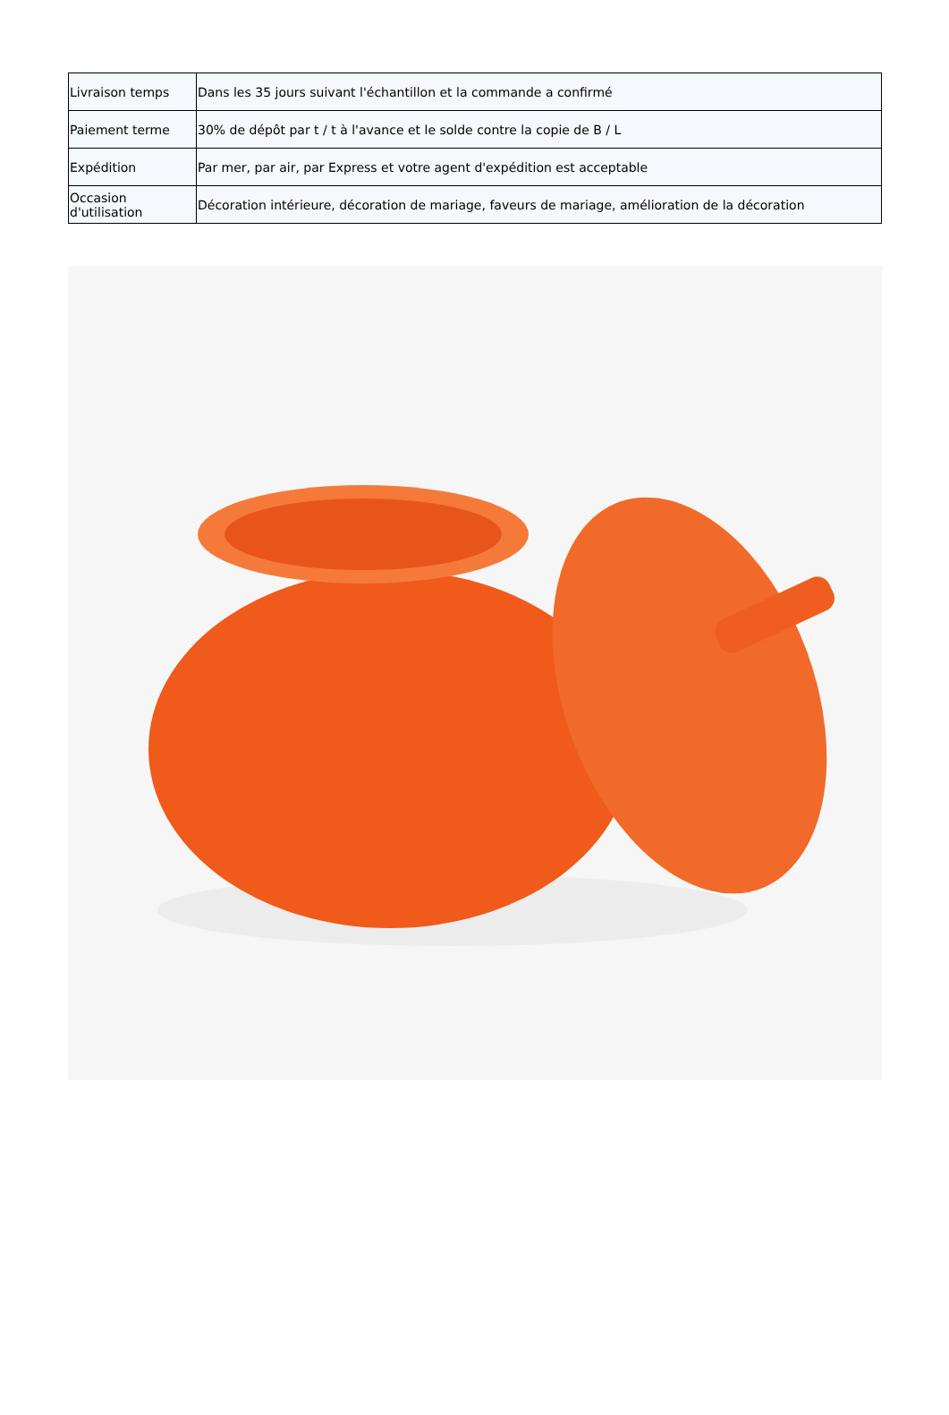| Livraison temps | Dans les 35 jours suivant l'échantillon et la commande a confirmé |
| Paiement terme | 30% de dépôt par t / t à l'avance et le solde contre la copie de B / L |
| Expédition | Par mer, par air, par Express et votre agent d'expédition est acceptable |
| Occasion d'utilisation | Décoration intérieure, décoration de mariage, faveurs de mariage, amélioration de la décoration |